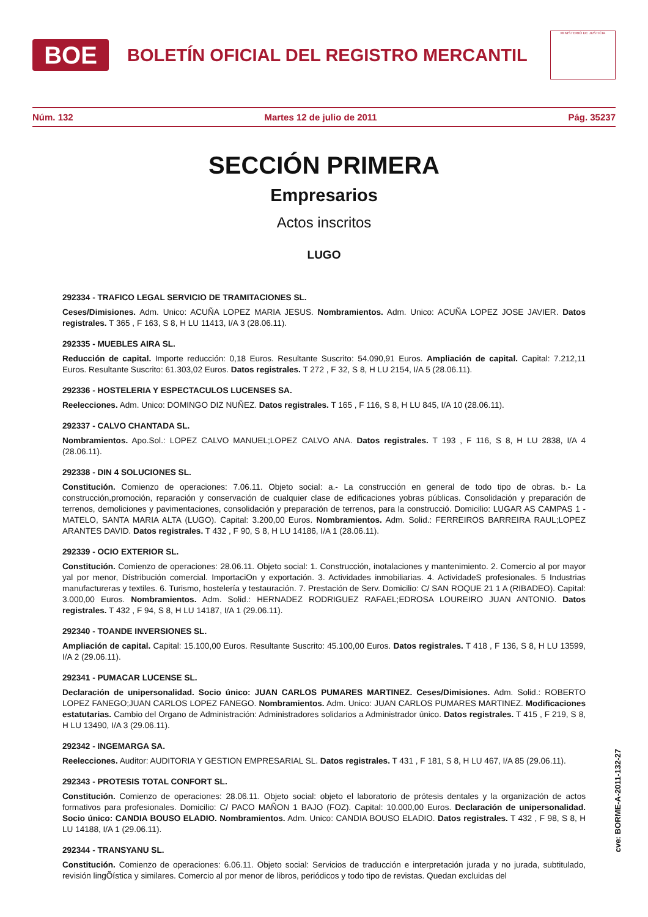BOE
BOLETÍN OFICIAL DEL REGISTRO MERCANTIL
MINISTERIO DE JUSTICIA
Núm. 132 Martes 12 de julio de 2011 Pág. 35237
SECCIÓN PRIMERA
Empresarios
Actos inscritos
LUGO
292334 - TRAFICO LEGAL SERVICIO DE TRAMITACIONES SL.
Ceses/Dimisiones. Adm. Unico: ACUÑA LOPEZ MARIA JESUS. Nombramientos. Adm. Unico: ACUÑA LOPEZ JOSE JAVIER. Datos registrales. T 365 , F 163, S 8, H LU 11413, I/A 3 (28.06.11).
292335 - MUEBLES AIRA SL.
Reducción de capital. Importe reducción: 0,18 Euros. Resultante Suscrito: 54.090,91 Euros. Ampliación de capital. Capital: 7.212,11 Euros. Resultante Suscrito: 61.303,02 Euros. Datos registrales. T 272 , F 32, S 8, H LU 2154, I/A 5 (28.06.11).
292336 - HOSTELERIA Y ESPECTACULOS LUCENSES SA.
Reelecciones. Adm. Unico: DOMINGO DIZ NUÑEZ. Datos registrales. T 165 , F 116, S 8, H LU 845, I/A 10 (28.06.11).
292337 - CALVO CHANTADA SL.
Nombramientos. Apo.Sol.: LOPEZ CALVO MANUEL;LOPEZ CALVO ANA. Datos registrales. T 193 , F 116, S 8, H LU 2838, I/A 4 (28.06.11).
292338 - DIN 4 SOLUCIONES SL.
Constitución. Comienzo de operaciones: 7.06.11. Objeto social: a.- La construcción en general de todo tipo de obras. b.- La construcción,promoción, reparación y conservación de cualquier clase de edificaciones yobras públicas. Consolidación y preparación de terrenos, demoliciones y pavimentaciones, consolidación y preparación de terrenos, para la construcció. Domicilio: LUGAR AS CAMPAS 1 - MATELO, SANTA MARIA ALTA (LUGO). Capital: 3.200,00 Euros. Nombramientos. Adm. Solid.: FERREIROS BARREIRA RAUL;LOPEZ ARANTES DAVID. Datos registrales. T 432 , F 90, S 8, H LU 14186, I/A 1 (28.06.11).
292339 - OCIO EXTERIOR SL.
Constitución. Comienzo de operaciones: 28.06.11. Objeto social: 1. Construcción, inotalaciones y mantenimiento. 2. Comercio al por mayor yal por menor, Dístribución comercial. ImportaciOn y exportación. 3. Actividades inmobiliarias. 4. ActividadeS profesionales. 5 Industrias manufactureras y textiles. 6. Turismo, hostelería y testauración. 7. Prestación de Serv. Domicilio: C/ SAN ROQUE 21 1 A (RIBADEO). Capital: 3.000,00 Euros. Nombramientos. Adm. Solid.: HERNADEZ RODRIGUEZ RAFAEL;EDROSA LOUREIRO JUAN ANTONIO. Datos registrales. T 432 , F 94, S 8, H LU 14187, I/A 1 (29.06.11).
292340 - TOANDE INVERSIONES SL.
Ampliación de capital. Capital: 15.100,00 Euros. Resultante Suscrito: 45.100,00 Euros. Datos registrales. T 418 , F 136, S 8, H LU 13599, I/A 2 (29.06.11).
292341 - PUMACAR LUCENSE SL.
Declaración de unipersonalidad. Socio único: JUAN CARLOS PUMARES MARTINEZ. Ceses/Dimisiones. Adm. Solid.: ROBERTO LOPEZ FANEGO;JUAN CARLOS LOPEZ FANEGO. Nombramientos. Adm. Unico: JUAN CARLOS PUMARES MARTINEZ. Modificaciones estatutarias. Cambio del Organo de Administración: Administradores solidarios a Administrador único. Datos registrales. T 415 , F 219, S 8, H LU 13490, I/A 3 (29.06.11).
292342 - INGEMARGA SA.
Reelecciones. Auditor: AUDITORIA Y GESTION EMPRESARIAL SL. Datos registrales. T 431 , F 181, S 8, H LU 467, I/A 85 (29.06.11).
292343 - PROTESIS TOTAL CONFORT SL.
Constitución. Comienzo de operaciones: 28.06.11. Objeto social: objeto el laboratorio de prótesis dentales y la organización de actos formativos para profesionales. Domicilio: C/ PACO MAÑON 1 BAJO (FOZ). Capital: 10.000,00 Euros. Declaración de unipersonalidad. Socio único: CANDIA BOUSO ELADIO. Nombramientos. Adm. Unico: CANDIA BOUSO ELADIO. Datos registrales. T 432 , F 98, S 8, H LU 14188, I/A 1 (29.06.11).
292344 - TRANSYANU SL.
Constitución. Comienzo de operaciones: 6.06.11. Objeto social: Servicios de traducción e interpretación jurada y no jurada, subtitulado, revisión lingÕística y similares. Comercio al por menor de libros, periódicos y todo tipo de revistas. Quedan excluidas del
cve: BORME-A-2011-132-27